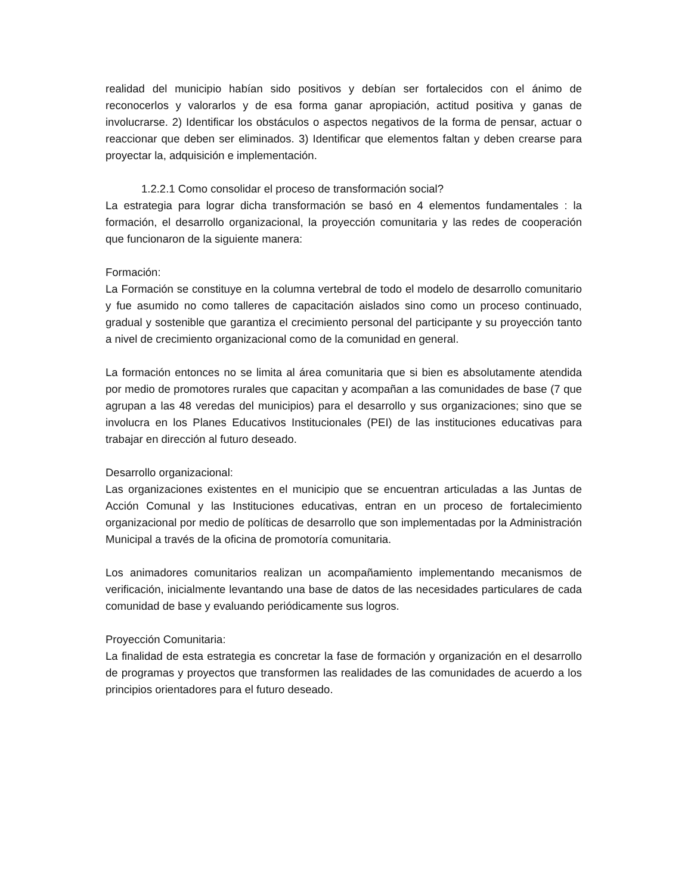realidad del municipio habían sido positivos y debían ser fortalecidos con el ánimo de reconocerlos y valorarlos y de esa forma ganar apropiación, actitud positiva y ganas de involucrarse. 2) Identificar los obstáculos o aspectos negativos de la forma de pensar, actuar o reaccionar que deben ser eliminados. 3) Identificar que elementos faltan y deben crearse para proyectar la, adquisición e implementación.
1.2.2.1 Como consolidar el proceso de transformación social?
La estrategia para lograr dicha transformación se basó en 4 elementos fundamentales : la formación, el desarrollo organizacional, la proyección comunitaria y las redes de cooperación que funcionaron de la siguiente manera:
Formación:
La Formación se constituye en la columna vertebral de todo el modelo de desarrollo comunitario y fue asumido no como talleres de capacitación aislados sino como un proceso continuado, gradual y sostenible que garantiza el crecimiento personal del participante y su proyección tanto a nivel de crecimiento organizacional como de la comunidad en general.
La formación entonces no se limita al área comunitaria que si bien es absolutamente atendida por medio de promotores rurales que capacitan y acompañan a las comunidades de base (7 que agrupan a las 48 veredas del municipios) para el desarrollo y sus organizaciones; sino que se involucra en los Planes Educativos Institucionales (PEI) de las instituciones educativas para trabajar en dirección al futuro deseado.
Desarrollo organizacional:
Las organizaciones existentes en el municipio que se encuentran articuladas a las Juntas de Acción Comunal y las Instituciones educativas, entran en un proceso de fortalecimiento organizacional por medio de políticas de desarrollo que son implementadas por la Administración Municipal a través de la oficina de promotoría comunitaria.
Los animadores comunitarios realizan un acompañamiento implementando mecanismos de verificación, inicialmente levantando una base de datos de las necesidades particulares de cada comunidad de base y evaluando periódicamente sus logros.
Proyección Comunitaria:
La finalidad de esta estrategia es concretar la fase de formación y organización en el desarrollo de programas y proyectos que transformen las realidades de las comunidades de acuerdo a los principios orientadores para el futuro deseado.